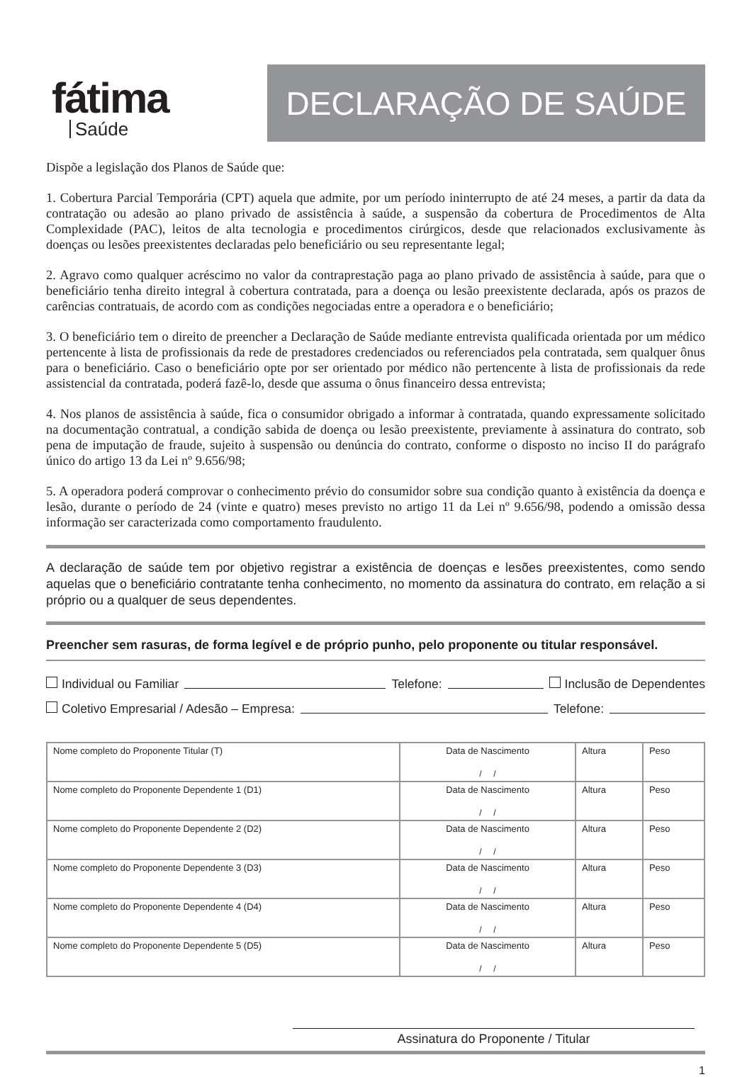fátima
Saúde
DECLARAÇÃO DE SAÚDE
Dispõe a legislação dos Planos de Saúde que:
1. Cobertura Parcial Temporária (CPT) aquela que admite, por um período ininterrupto de até 24 meses, a partir da data da contratação ou adesão ao plano privado de assistência à saúde, a suspensão da cobertura de Procedimentos de Alta Complexidade (PAC), leitos de alta tecnologia e procedimentos cirúrgicos, desde que relacionados exclusivamente às doenças ou lesões preexistentes declaradas pelo beneficiário ou seu representante legal;
2. Agravo como qualquer acréscimo no valor da contraprestação paga ao plano privado de assistência à saúde, para que o beneficiário tenha direito integral à cobertura contratada, para a doença ou lesão preexistente declarada, após os prazos de carências contratuais, de acordo com as condições negociadas entre a operadora e o beneficiário;
3. O beneficiário tem o direito de preencher a Declaração de Saúde mediante entrevista qualificada orientada por um médico pertencente à lista de profissionais da rede de prestadores credenciados ou referenciados pela contratada, sem qualquer ônus para o beneficiário. Caso o beneficiário opte por ser orientado por médico não pertencente à lista de profissionais da rede assistencial da contratada, poderá fazê-lo, desde que assuma o ônus financeiro dessa entrevista;
4. Nos planos de assistência à saúde, fica o consumidor obrigado a informar à contratada, quando expressamente solicitado na documentação contratual, a condição sabida de doença ou lesão preexistente, previamente à assinatura do contrato, sob pena de imputação de fraude, sujeito à suspensão ou denúncia do contrato, conforme o disposto no inciso II do parágrafo único do artigo 13 da Lei nº 9.656/98;
5. A operadora poderá comprovar o conhecimento prévio do consumidor sobre sua condição quanto à existência da doença e lesão, durante o período de 24 (vinte e quatro) meses previsto no artigo 11 da Lei nº 9.656/98, podendo a omissão dessa informação ser caracterizada como comportamento fraudulento.
A declaração de saúde tem por objetivo registrar a existência de doenças e lesões preexistentes, como sendo aquelas que o beneficiário contratante tenha conhecimento, no momento da assinatura do contrato, em relação a si próprio ou a qualquer de seus dependentes.
Preencher sem rasuras, de forma legível e de próprio punho, pelo proponente ou titular responsável.
Individual ou Familiar Telefone: Inclusão de Dependentes
Coletivo Empresarial / Adesão – Empresa: Telefone:
| Nome completo do Proponente Titular (T) | Data de Nascimento / / | Altura | Peso |
| Nome completo do Proponente Dependente 1 (D1) | Data de Nascimento / / | Altura | Peso |
| Nome completo do Proponente Dependente 2 (D2) | Data de Nascimento / / | Altura | Peso |
| Nome completo do Proponente Dependente 3 (D3) | Data de Nascimento / / | Altura | Peso |
| Nome completo do Proponente Dependente 4 (D4) | Data de Nascimento / / | Altura | Peso |
| Nome completo do Proponente Dependente 5 (D5) | Data de Nascimento / / | Altura | Peso |
Assinatura do Proponente / Titular
1